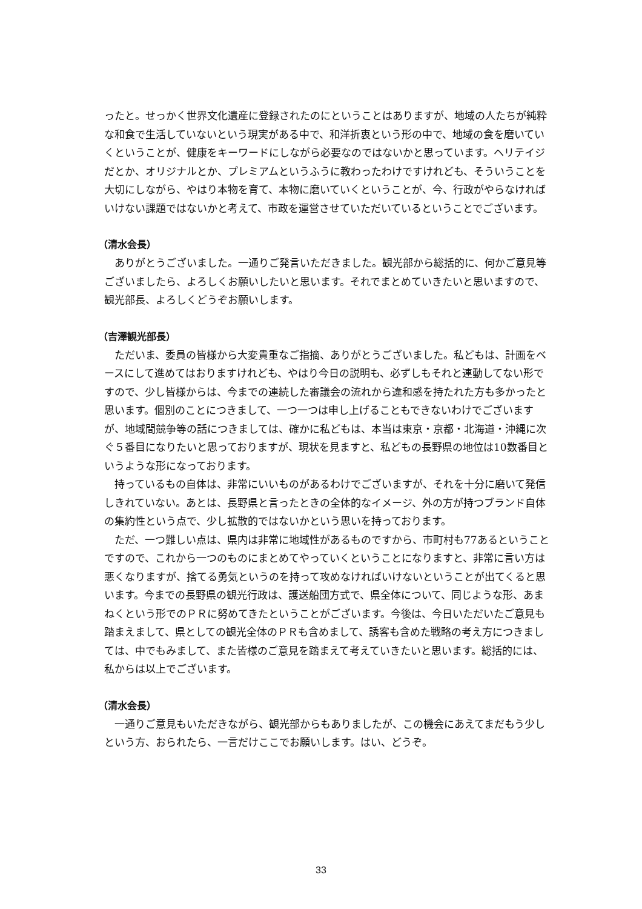ったと。せっかく世界文化遺産に登録されたのにということはありますが、地域の人たちが純粋な和食で生活していないという現実がある中で、和洋折衷という形の中で、地域の食を磨いていくということが、健康をキーワードにしながら必要なのではないかと思っています。ヘリテイジだとか、オリジナルとか、プレミアムというふうに教わったわけですけれども、そういうことを大切にしながら、やはり本物を育て、本物に磨いていくということが、今、行政がやらなければいけない課題ではないかと考えて、市政を運営させていただいているということでございます。
（清水会長）
ありがとうございました。一通りご発言いただきました。観光部から総括的に、何かご意見等ございましたら、よろしくお願いしたいと思います。それでまとめていきたいと思いますので、観光部長、よろしくどうぞお願いします。
（吉澤観光部長）
ただいま、委員の皆様から大変貴重なご指摘、ありがとうございました。私どもは、計画をベースにして進めてはおりますけれども、やはり今日の説明も、必ずしもそれと連動してない形ですので、少し皆様からは、今までの連続した審議会の流れから違和感を持たれた方も多かったと思います。個別のことにつきまして、一つ一つは申し上げることもできないわけでございますが、地域間競争等の話につきましては、確かに私どもは、本当は東京・京都・北海道・沖縄に次ぐ５番目になりたいと思っておりますが、現状を見ますと、私どもの長野県の地位は10数番目というような形になっております。
持っているもの自体は、非常にいいものがあるわけでございますが、それを十分に磨いて発信しきれていない。あとは、長野県と言ったときの全体的なイメージ、外の方が持つブランド自体の集約性という点で、少し拡散的ではないかという思いを持っております。
ただ、一つ難しい点は、県内は非常に地域性があるものですから、市町村も77あるということですので、これから一つのものにまとめてやっていくということになりますと、非常に言い方は悪くなりますが、捨てる勇気というのを持って攻めなければいけないということが出てくると思います。今までの長野県の観光行政は、護送船団方式で、県全体について、同じような形、あまねくという形でのＰＲに努めてきたということがございます。今後は、今日いただいたご意見も踏まえまして、県としての観光全体のＰＲも含めまして、誘客も含めた戦略の考え方につきましては、中でもみまして、また皆様のご意見を踏まえて考えていきたいと思います。総括的には、私からは以上でございます。
（清水会長）
一通りご意見もいただきながら、観光部からもありましたが、この機会にあえてまだもう少しという方、おられたら、一言だけここでお願いします。はい、どうぞ。
33